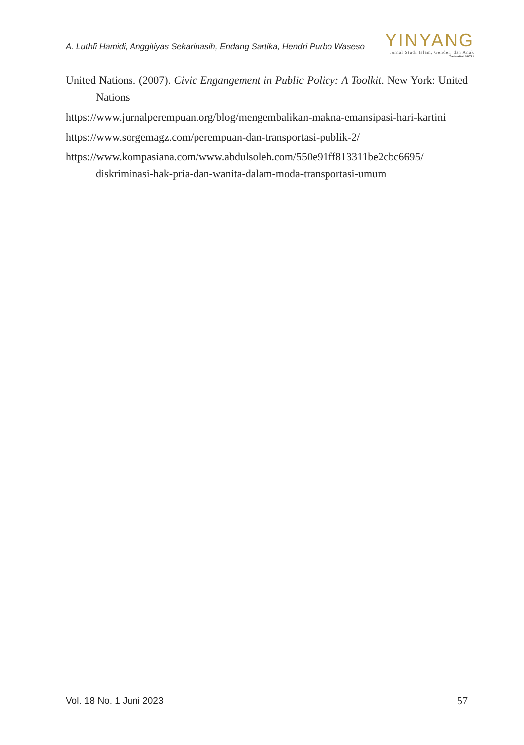A. Luthfi Hamidi, Anggitiyas Sekarinasih, Endang Sartika, Hendri Purbo Waseso
YINYANG
Jurnal Studi Islam, Gender, dan Anak
Terakreditasi SINTA 4
United Nations. (2007). Civic Engangement in Public Policy: A Toolkit. New York: United Nations
https://www.jurnalperempuan.org/blog/mengembalikan-makna-emansipasi-hari-kartini
https://www.sorgemagz.com/perempuan-dan-transportasi-publik-2/
https://www.kompasiana.com/www.abdulsoleh.com/550e91ff813311be2cbc6695/ diskriminasi-hak-pria-dan-wanita-dalam-moda-transportasi-umum
Vol. 18 No. 1 Juni 2023 57